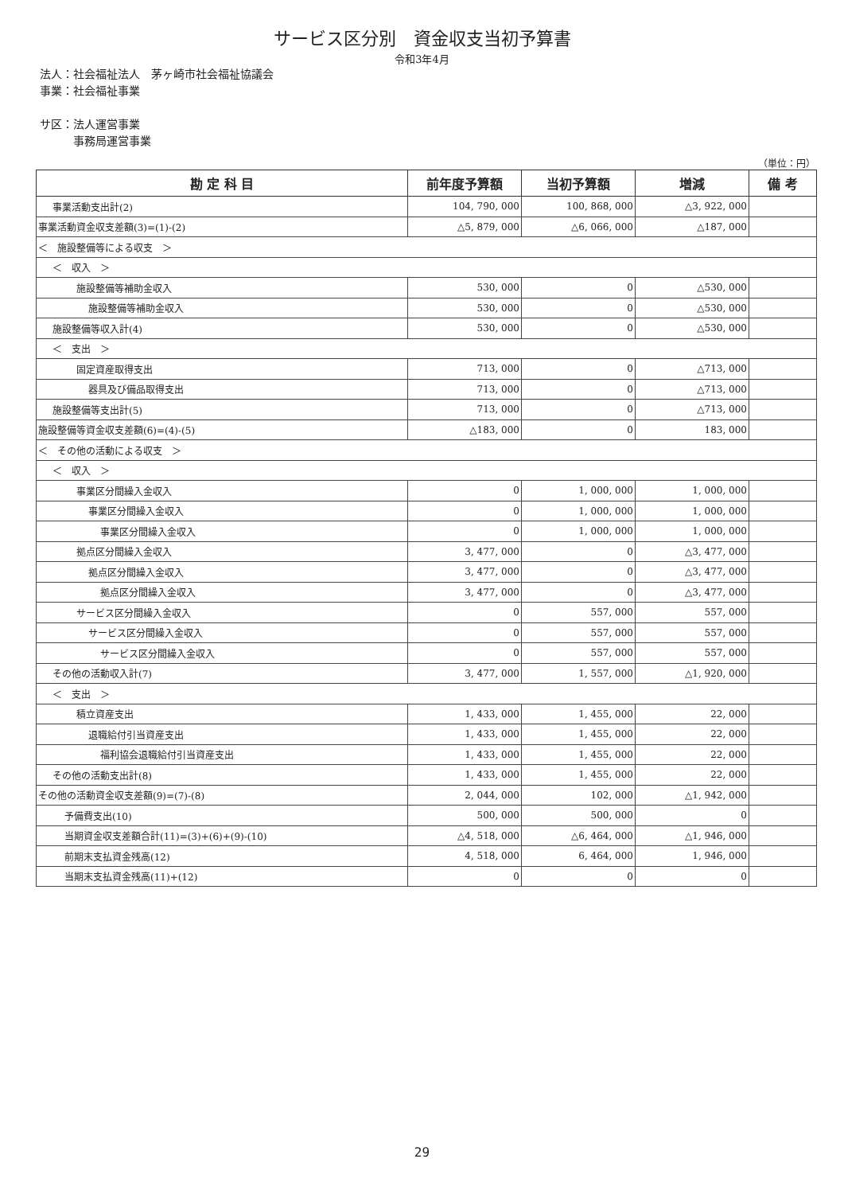サービス区分別　資金収支当初予算書
令和3年4月
法人：社会福祉法人　茅ヶ崎市社会福祉協議会
事業：社会福祉事業
サ区：法人運営事業
　　　事務局運営事業
（単位：円）
| 勘 定 科 目 | 前年度予算額 | 当初予算額 | 増減 | 備 考 |
| --- | --- | --- | --- | --- |
| 事業活動支出計(2) | 104, 790, 000 | 100, 868, 000 | △3, 922, 000 | |
| 事業活動資金収支差額(3)=(1)-(2) | △5, 879, 000 | △6, 066, 000 | △187, 000 | |
| ＜ 施設整備等による収支 ＞ | | | | |
| ＜ 収入 ＞ | | | | |
| 施設整備等補助金収入 | 530, 000 | 0 | △530, 000 | |
| 施設整備等補助金収入 | 530, 000 | 0 | △530, 000 | |
| 施設整備等収入計(4) | 530, 000 | 0 | △530, 000 | |
| ＜ 支出 ＞ | | | | |
| 固定資産取得支出 | 713, 000 | 0 | △713, 000 | |
| 器具及び備品取得支出 | 713, 000 | 0 | △713, 000 | |
| 施設整備等支出計(5) | 713, 000 | 0 | △713, 000 | |
| 施設整備等資金収支差額(6)=(4)-(5) | △183, 000 | 0 | 183, 000 | |
| ＜ その他の活動による収支 ＞ | | | | |
| ＜ 収入 ＞ | | | | |
| 事業区分間繰入金収入 | 0 | 1, 000, 000 | 1, 000, 000 | |
| 事業区分間繰入金収入 | 0 | 1, 000, 000 | 1, 000, 000 | |
| 事業区分間繰入金収入 | 0 | 1, 000, 000 | 1, 000, 000 | |
| 拠点区分間繰入金収入 | 3, 477, 000 | 0 | △3, 477, 000 | |
| 拠点区分間繰入金収入 | 3, 477, 000 | 0 | △3, 477, 000 | |
| 拠点区分間繰入金収入 | 3, 477, 000 | 0 | △3, 477, 000 | |
| サービス区分間繰入金収入 | 0 | 557, 000 | 557, 000 | |
| サービス区分間繰入金収入 | 0 | 557, 000 | 557, 000 | |
| サービス区分間繰入金収入 | 0 | 557, 000 | 557, 000 | |
| その他の活動収入計(7) | 3, 477, 000 | 1, 557, 000 | △1, 920, 000 | |
| ＜ 支出 ＞ | | | | |
| 積立資産支出 | 1, 433, 000 | 1, 455, 000 | 22, 000 | |
| 退職給付引当資産支出 | 1, 433, 000 | 1, 455, 000 | 22, 000 | |
| 福利協会退職給付引当資産支出 | 1, 433, 000 | 1, 455, 000 | 22, 000 | |
| その他の活動支出計(8) | 1, 433, 000 | 1, 455, 000 | 22, 000 | |
| その他の活動資金収支差額(9)=(7)-(8) | 2, 044, 000 | 102, 000 | △1, 942, 000 | |
| 予備費支出(10) | 500, 000 | 500, 000 | 0 | |
| 当期資金収支差額合計(11)=(3)+(6)+(9)-(10) | △4, 518, 000 | △6, 464, 000 | △1, 946, 000 | |
| 前期末支払資金残高(12) | 4, 518, 000 | 6, 464, 000 | 1, 946, 000 | |
| 当期末支払資金残高(11)+(12) | 0 | 0 | 0 | |
29